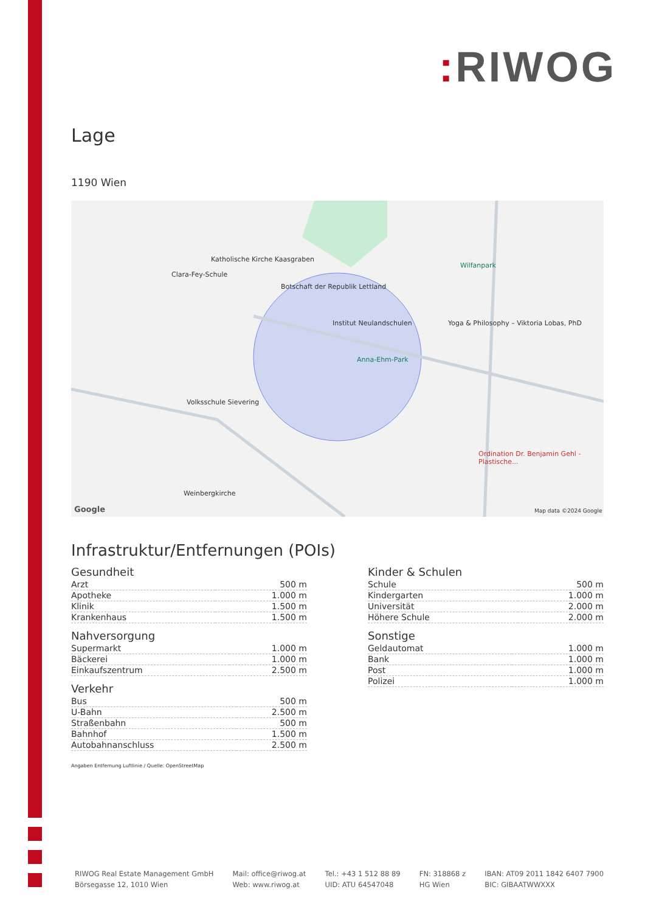: RIWOG
Lage
1190 Wien
Katholische Kirche Kaasgraben
Clara-Fey-Schule
Botschaft der Republik Lettland
Institut Neulandschulen
Anna-Ehm-Park
Wilfanpark
Yoga & Philosophy – Viktoria Lobas, PhD
Volksschule Sievering
Ordination Dr. Benjamin Gehl - Plastische...
Weinbergkirche
Map data ©2024 Google
Google
Infrastruktur/Entfernungen (POIs)
Gesundheit
| Arzt | 500 m |
| Apotheke | 1.000 m |
| Klinik | 1.500 m |
| Krankenhaus | 1.500 m |
Nahversorgung
| Supermarkt | 1.000 m |
| Bäckerei | 1.000 m |
| Einkaufszentrum | 2.500 m |
Verkehr
| Bus | 500 m |
| U-Bahn | 2.500 m |
| Straßenbahn | 500 m |
| Bahnhof | 1.500 m |
| Autobahnanschluss | 2.500 m |
Kinder & Schulen
| Schule | 500 m |
| Kindergarten | 1.000 m |
| Universität | 2.000 m |
| Höhere Schule | 2.000 m |
Sonstige
| Geldautomat | 1.000 m |
| Bank | 1.000 m |
| Post | 1.000 m |
| Polizei | 1.000 m |
Angaben Entfernung Luftlinie / Quelle: OpenStreetMap
RIWOG Real Estate Management GmbH
Börsegasse 12, 1010 Wien
Mail: office@riwog.at
Web: www.riwog.at
Tel.: +43 1 512 88 89
UID: ATU 64547048
FN: 318868 z
HG Wien
IBAN: AT09 2011 1842 6407 7900
BIC: GIBAATWWXXX